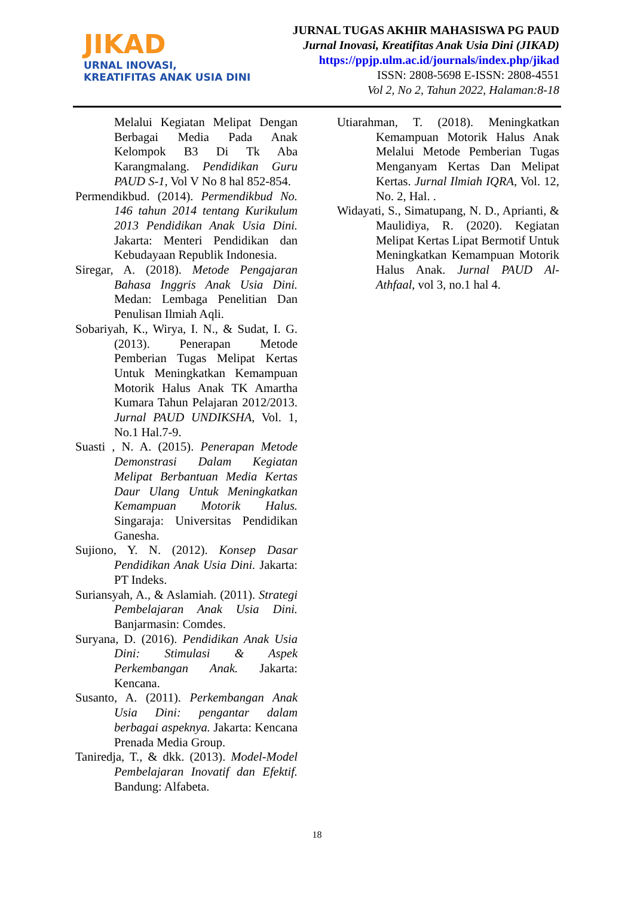JIKAD
URNAL INOVASI,
KREATIFITAS ANAK USIA DINI
JURNAL TUGAS AKHIR MAHASISWA PG PAUD
Jurnal Inovasi, Kreatifitas Anak Usia Dini (JIKAD)
https://ppjp.ulm.ac.id/journals/index.php/jikad
ISSN: 2808-5698 E-ISSN: 2808-4551
Vol 2, No 2, Tahun 2022, Halaman:8-18
Melalui Kegiatan Melipat Dengan Berbagai Media Pada Anak Kelompok B3 Di Tk Aba Karangmalang. Pendidikan Guru PAUD S-1, Vol V No 8 hal 852-854.
Permendikbud. (2014). Permendikbud No. 146 tahun 2014 tentang Kurikulum 2013 Pendidikan Anak Usia Dini. Jakarta: Menteri Pendidikan dan Kebudayaan Republik Indonesia.
Siregar, A. (2018). Metode Pengajaran Bahasa Inggris Anak Usia Dini. Medan: Lembaga Penelitian Dan Penulisan Ilmiah Aqli.
Sobariyah, K., Wirya, I. N., & Sudat, I. G. (2013). Penerapan Metode Pemberian Tugas Melipat Kertas Untuk Meningkatkan Kemampuan Motorik Halus Anak TK Amartha Kumara Tahun Pelajaran 2012/2013. Jurnal PAUD UNDIKSHA, Vol. 1, No.1 Hal.7-9.
Suasti , N. A. (2015). Penerapan Metode Demonstrasi Dalam Kegiatan Melipat Berbantuan Media Kertas Daur Ulang Untuk Meningkatkan Kemampuan Motorik Halus. Singaraja: Universitas Pendidikan Ganesha.
Sujiono, Y. N. (2012). Konsep Dasar Pendidikan Anak Usia Dini. Jakarta: PT Indeks.
Suriansyah, A., & Aslamiah. (2011). Strategi Pembelajaran Anak Usia Dini. Banjarmasin: Comdes.
Suryana, D. (2016). Pendidikan Anak Usia Dini: Stimulasi & Aspek Perkembangan Anak. Jakarta: Kencana.
Susanto, A. (2011). Perkembangan Anak Usia Dini: pengantar dalam berbagai aspeknya. Jakarta: Kencana Prenada Media Group.
Taniredja, T., & dkk. (2013). Model-Model Pembelajaran Inovatif dan Efektif. Bandung: Alfabeta.
Utiarahman, T. (2018). Meningkatkan Kemampuan Motorik Halus Anak Melalui Metode Pemberian Tugas Menganyam Kertas Dan Melipat Kertas. Jurnal Ilmiah IQRA, Vol. 12, No. 2, Hal. .
Widayati, S., Simatupang, N. D., Aprianti, & Maulidiya, R. (2020). Kegiatan Melipat Kertas Lipat Bermotif Untuk Meningkatkan Kemampuan Motorik Halus Anak. Jurnal PAUD Al-Athfaal, vol 3, no.1 hal 4.
18